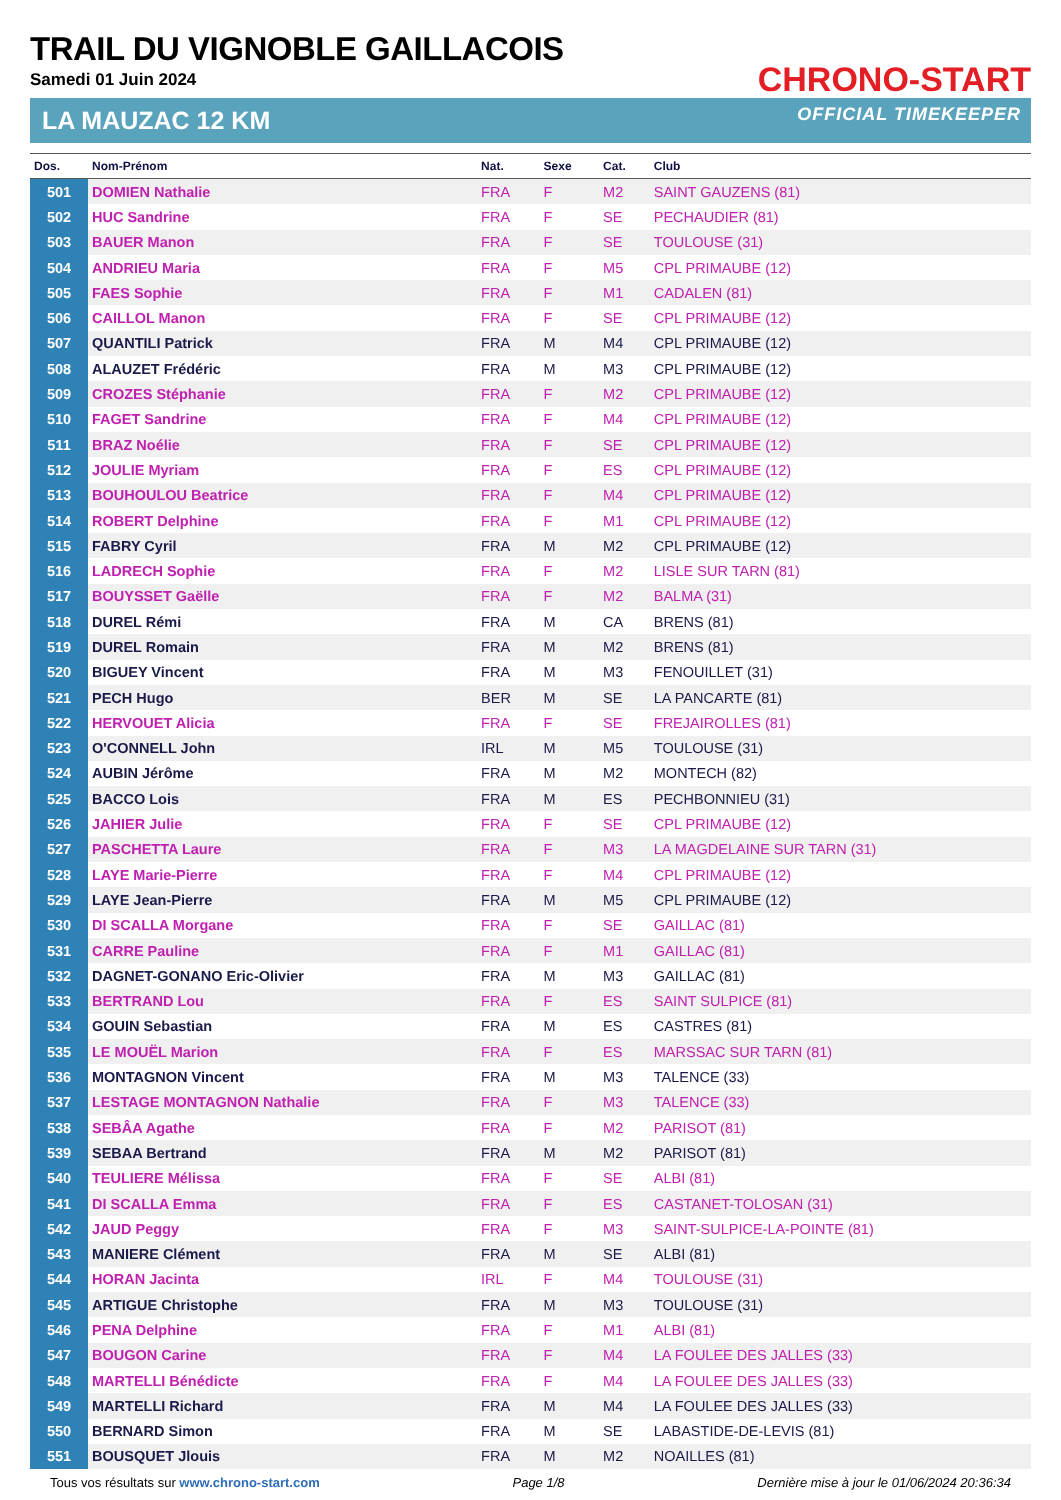CHRONO-START
TRAIL DU VIGNOBLE GAILLACOIS
Samedi 01 Juin 2024
LA MAUZAC 12 KM OFFICIAL TIMEKEEPER
| Dos. | Nom-Prénom | Nat. | Sexe | Cat. | Club |
| --- | --- | --- | --- | --- | --- |
| 501 | DOMIEN Nathalie | FRA | F | M2 | SAINT GAUZENS (81) |
| 502 | HUC Sandrine | FRA | F | SE | PECHAUDIER (81) |
| 503 | BAUER Manon | FRA | F | SE | TOULOUSE (31) |
| 504 | ANDRIEU Maria | FRA | F | M5 | CPL PRIMAUBE (12) |
| 505 | FAES Sophie | FRA | F | M1 | CADALEN (81) |
| 506 | CAILLOL Manon | FRA | F | SE | CPL PRIMAUBE (12) |
| 507 | QUANTILI Patrick | FRA | M | M4 | CPL PRIMAUBE (12) |
| 508 | ALAUZET Frédéric | FRA | M | M3 | CPL PRIMAUBE (12) |
| 509 | CROZES Stéphanie | FRA | F | M2 | CPL PRIMAUBE (12) |
| 510 | FAGET Sandrine | FRA | F | M4 | CPL PRIMAUBE (12) |
| 511 | BRAZ Noélie | FRA | F | SE | CPL PRIMAUBE (12) |
| 512 | JOULIE Myriam | FRA | F | ES | CPL PRIMAUBE (12) |
| 513 | BOUHOULOU Beatrice | FRA | F | M4 | CPL PRIMAUBE (12) |
| 514 | ROBERT Delphine | FRA | F | M1 | CPL PRIMAUBE (12) |
| 515 | FABRY Cyril | FRA | M | M2 | CPL PRIMAUBE (12) |
| 516 | LADRECH Sophie | FRA | F | M2 | LISLE SUR TARN (81) |
| 517 | BOUYSSET Gaëlle | FRA | F | M2 | BALMA (31) |
| 518 | DUREL Rémi | FRA | M | CA | BRENS (81) |
| 519 | DUREL Romain | FRA | M | M2 | BRENS (81) |
| 520 | BIGUEY Vincent | FRA | M | M3 | FENOUILLET (31) |
| 521 | PECH Hugo | BER | M | SE | LA PANCARTE (81) |
| 522 | HERVOUET Alicia | FRA | F | SE | FREJAIROLLES (81) |
| 523 | O'CONNELL John | IRL | M | M5 | TOULOUSE (31) |
| 524 | AUBIN Jérôme | FRA | M | M2 | MONTECH (82) |
| 525 | BACCO Lois | FRA | M | ES | PECHBONNIEU (31) |
| 526 | JAHIER Julie | FRA | F | SE | CPL PRIMAUBE (12) |
| 527 | PASCHETTA Laure | FRA | F | M3 | LA MAGDELAINE SUR TARN (31) |
| 528 | LAYE Marie-Pierre | FRA | F | M4 | CPL PRIMAUBE (12) |
| 529 | LAYE Jean-Pierre | FRA | M | M5 | CPL PRIMAUBE (12) |
| 530 | DI SCALLA Morgane | FRA | F | SE | GAILLAC (81) |
| 531 | CARRE Pauline | FRA | F | M1 | GAILLAC (81) |
| 532 | DAGNET-GONANO Eric-Olivier | FRA | M | M3 | GAILLAC (81) |
| 533 | BERTRAND Lou | FRA | F | ES | SAINT SULPICE (81) |
| 534 | GOUIN Sebastian | FRA | M | ES | CASTRES (81) |
| 535 | LE MOUËL Marion | FRA | F | ES | MARSSAC SUR TARN (81) |
| 536 | MONTAGNON Vincent | FRA | M | M3 | TALENCE (33) |
| 537 | LESTAGE MONTAGNON Nathalie | FRA | F | M3 | TALENCE (33) |
| 538 | SEBÂA Agathe | FRA | F | M2 | PARISOT (81) |
| 539 | SEBAA Bertrand | FRA | M | M2 | PARISOT (81) |
| 540 | TEULIERE Mélissa | FRA | F | SE | ALBI (81) |
| 541 | DI SCALLA Emma | FRA | F | ES | CASTANET-TOLOSAN (31) |
| 542 | JAUD Peggy | FRA | F | M3 | SAINT-SULPICE-LA-POINTE (81) |
| 543 | MANIERE Clément | FRA | M | SE | ALBI (81) |
| 544 | HORAN Jacinta | IRL | F | M4 | TOULOUSE (31) |
| 545 | ARTIGUE Christophe | FRA | M | M3 | TOULOUSE (31) |
| 546 | PENA Delphine | FRA | F | M1 | ALBI (81) |
| 547 | BOUGON Carine | FRA | F | M4 | LA FOULEE DES JALLES (33) |
| 548 | MARTELLI Bénédicte | FRA | F | M4 | LA FOULEE DES JALLES (33) |
| 549 | MARTELLI Richard | FRA | M | M4 | LA FOULEE DES JALLES (33) |
| 550 | BERNARD Simon | FRA | M | SE | LABASTIDE-DE-LEVIS (81) |
| 551 | BOUSQUET Jlouis | FRA | M | M2 | NOAILLES (81) |
Tous vos résultats sur www.chrono-start.com Page 1/8 Dernière mise à jour le 01/06/2024 20:36:34